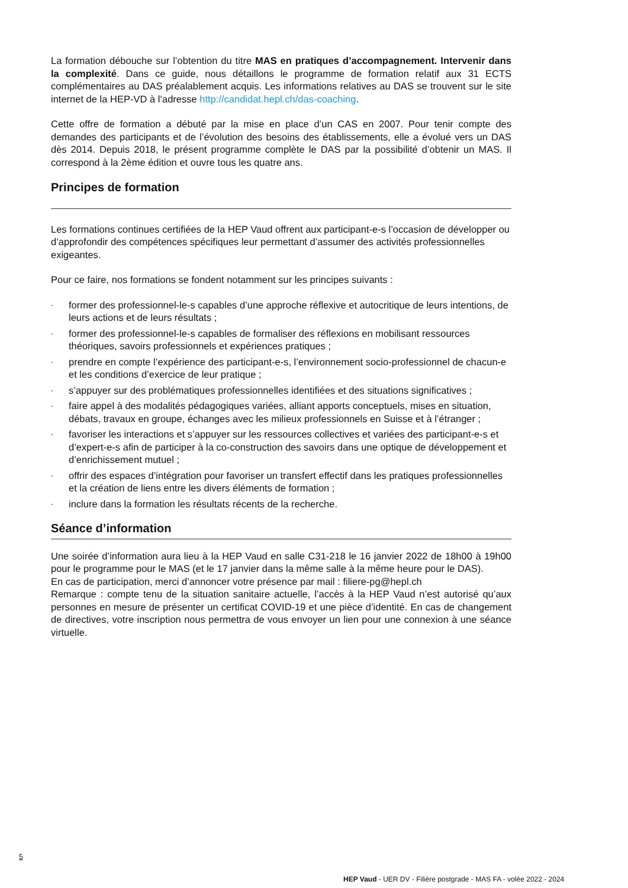La formation débouche sur l’obtention du titre MAS en pratiques d’accompagnement. Intervenir dans la complexité. Dans ce guide, nous détaillons le programme de formation relatif aux 31 ECTS complémentaires au DAS préalablement acquis. Les informations relatives au DAS se trouvent sur le site internet de la HEP-VD à l’adresse http://candidat.hepl.ch/das-coaching.
Cette offre de formation a débuté par la mise en place d’un CAS en 2007. Pour tenir compte des demandes des participants et de l’évolution des besoins des établissements, elle a évolué vers un DAS dès 2014. Depuis 2018, le présent programme complète le DAS par la possibilité d’obtenir un MAS. Il correspond à la 2ème édition et ouvre tous les quatre ans.
Principes de formation
Les formations continues certifiées de la HEP Vaud offrent aux participant-e-s l’occasion de développer ou d’approfondir des compétences spécifiques leur permettant d’assumer des activités professionnelles exigeantes.
Pour ce faire, nos formations se fondent notamment sur les principes suivants :
- former des professionnel-le-s capables d’une approche réflexive et autocritique de leurs intentions, de leurs actions et de leurs résultats ;
- former des professionnel-le-s capables de formaliser des réflexions en mobilisant ressources théoriques, savoirs professionnels et expériences pratiques ;
- prendre en compte l’expérience des participant-e-s, l’environnement socio-professionnel de chacun-e et les conditions d’exercice de leur pratique ;
- s’appuyer sur des problématiques professionnelles identifiées et des situations significatives ;
- faire appel à des modalités pédagogiques variées, alliant apports conceptuels, mises en situation, débats, travaux en groupe, échanges avec les milieux professionnels en Suisse et à l’étranger ;
- favoriser les interactions et s’appuyer sur les ressources collectives et variées des participant-e-s et d’expert-e-s afin de participer à la co-construction des savoirs dans une optique de développement et d’enrichissement mutuel ;
- offrir des espaces d’intégration pour favoriser un transfert effectif dans les pratiques professionnelles et la création de liens entre les divers éléments de formation ;
- inclure dans la formation les résultats récents de la recherche.
Séance d’information
Une soirée d’information aura lieu à la HEP Vaud en salle C31-218 le 16 janvier 2022 de 18h00 à 19h00 pour le programme pour le MAS (et le 17 janvier dans la même salle à la même heure pour le DAS).
En cas de participation, merci d’annoncer votre présence par mail : filiere-pg@hepl.ch
Remarque : compte tenu de la situation sanitaire actuelle, l’accès à la HEP Vaud n’est autorisé qu’aux personnes en mesure de présenter un certificat COVID-19 et une pièce d’identité. En cas de changement de directives, votre inscription nous permettra de vous envoyer un lien pour une connexion à une séance virtuelle.
5
HEP Vaud - UER DV - Filière postgrade - MAS FA - volée 2022 - 2024